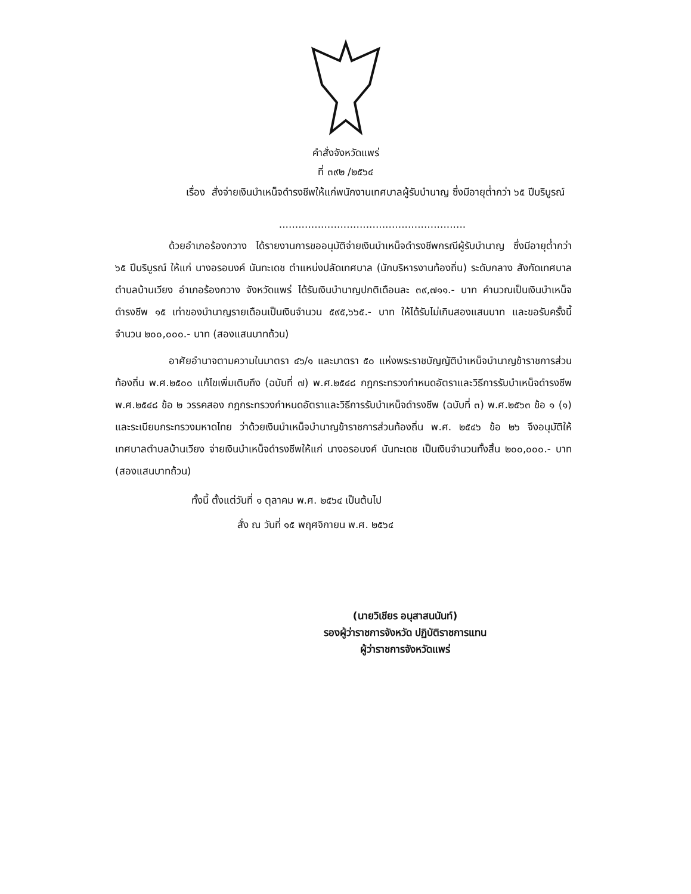คำสั่งจังหวัดแพร่
ที่ ๓๙๒ /๒๕๖๔
เรื่อง สั่งจ่ายเงินบำเหน็จดำรงชีพให้แก่พนักงานเทศบาลผู้รับบำนาญ ซึ่งมีอายุต่ำกว่า ๖๕ ปีบริบูรณ์
..........................................................
ด้วยอำเภอร้องกวาง ได้รายงานการขออนุมัติจ่ายเงินบำเหน็จดำรงชีพกรณีผู้รับบำนาญ ซึ่งมีอายุต่ำกว่า ๖๕ ปีบริบูรณ์ ให้แก่ นางอรอนงค์ นันทะเดช ตำแหน่งปลัดเทศบาล (นักบริหารงานท้องถิ่น) ระดับกลาง สังกัดเทศบาลตำบลบ้านเวียง อำเภอร้องกวาง จังหวัดแพร่ ได้รับเงินบำนาญปกติเดือนละ ๓๙,๗๑๑.- บาท คำนวณเป็นเงินบำเหน็จดำรงชีพ ๑๕ เท่าของบำนาญรายเดือนเป็นเงินจำนวน ๕๙๕,๖๖๕.- บาท ให้ได้รับไม่เกินสองแสนบาท และขอรับครั้งนี้จำนวน ๒๐๐,๐๐๐.- บาท (สองแสนบาทถ้วน)
อาศัยอำนาจตามความในมาตรา ๔๖/๑ และมาตรา ๕๐ แห่งพระราชบัญญัติบำเหน็จบำนาญข้าราชการส่วนท้องถิ่น พ.ศ.๒๕๐๐ แก้ไขเพิ่มเติมถึง (ฉบับที่ ๗) พ.ศ.๒๕๔๘ กฎกระทรวงกำหนดอัตราและวิธีการรับบำเหน็จดำรงชีพ พ.ศ.๒๕๔๘ ข้อ ๒ วรรคสอง กฎกระทรวงกำหนดอัตราและวิธีการรับบำเหน็จดำรงชีพ (ฉบับที่ ๓) พ.ศ.๒๕๖๓ ข้อ ๑ (๑) และระเบียบกระทรวงมหาดไทย ว่าด้วยเงินบำเหน็จบำนาญข้าราชการส่วนท้องถิ่น พ.ศ. ๒๕๔๖ ข้อ ๒๖ จึงอนุมัติให้เทศบาลตำบลบ้านเวียง จ่ายเงินบำเหน็จดำรงชีพให้แก่ นางอรอนงค์ นันทะเดช เป็นเงินจำนวนทั้งสิ้น ๒๐๐,๐๐๐.- บาท (สองแสนบาทถ้วน)
ทั้งนี้ ตั้งแต่วันที่ ๑ ตุลาคม พ.ศ. ๒๕๖๔ เป็นต้นไป
สั่ง ณ วันที่ ๑๕ พฤศจิกายน พ.ศ. ๒๕๖๔
(นายวิเชียร อนุสาสนนันท์)
รองผู้ว่าราชการจังหวัด ปฏิบัติราชการแทน
ผู้ว่าราชการจังหวัดแพร่